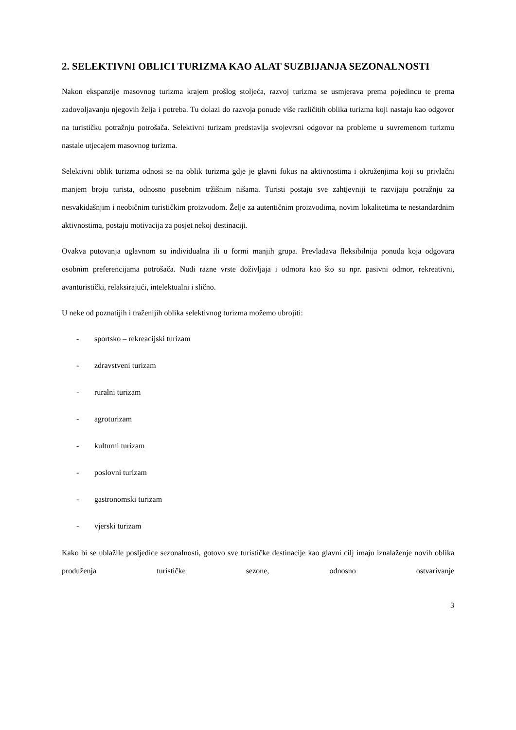2. SELEKTIVNI OBLICI TURIZMA KAO ALAT SUZBIJANJA SEZONALNOSTI
Nakon ekspanzije masovnog turizma krajem prošlog stoljeća, razvoj turizma se usmjerava prema pojedincu te prema zadovoljavanju njegovih želja i potreba. Tu dolazi do razvoja ponude više različitih oblika turizma koji nastaju kao odgovor na turističku potražnju potrošača. Selektivni turizam predstavlja svojevrsni odgovor na probleme u suvremenom turizmu nastale utjecajem masovnog turizma.
Selektivni oblik turizma odnosi se na oblik turizma gdje je glavni fokus na aktivnostima i okruženjima koji su privlačni manjem broju turista, odnosno posebnim tržišnim nišama. Turisti postaju sve zahtjevniji te razvijaju potražnju za nesvakidašnjim i neobičnim turističkim proizvodom. Želje za autentičnim proizvodima, novim lokalitetima te nestandardnim aktivnostima, postaju motivacija za posjet nekoj destinaciji.
Ovakva putovanja uglavnom su individualna ili u formi manjih grupa. Prevladava fleksibilnija ponuda koja odgovara osobnim preferencijama potrošača. Nudi razne vrste doživljaja i odmora kao što su npr. pasivni odmor, rekreativni, avanturistički, relaksirajući, intelektualni i slično.
U neke od poznatijih i traženijih oblika selektivnog turizma možemo ubrojiti:
- sportsko – rekreacijski turizam
- zdravstveni turizam
- ruralni turizam
- agroturizam
- kulturni turizam
- poslovni turizam
- gastronomski turizam
- vjerski turizam
Kako bi se ublažile posljedice sezonalnosti, gotovo sve turističke destinacije kao glavni cilj imaju iznalaženje novih oblika produženja turističke sezone, odnosno ostvarivanje
3